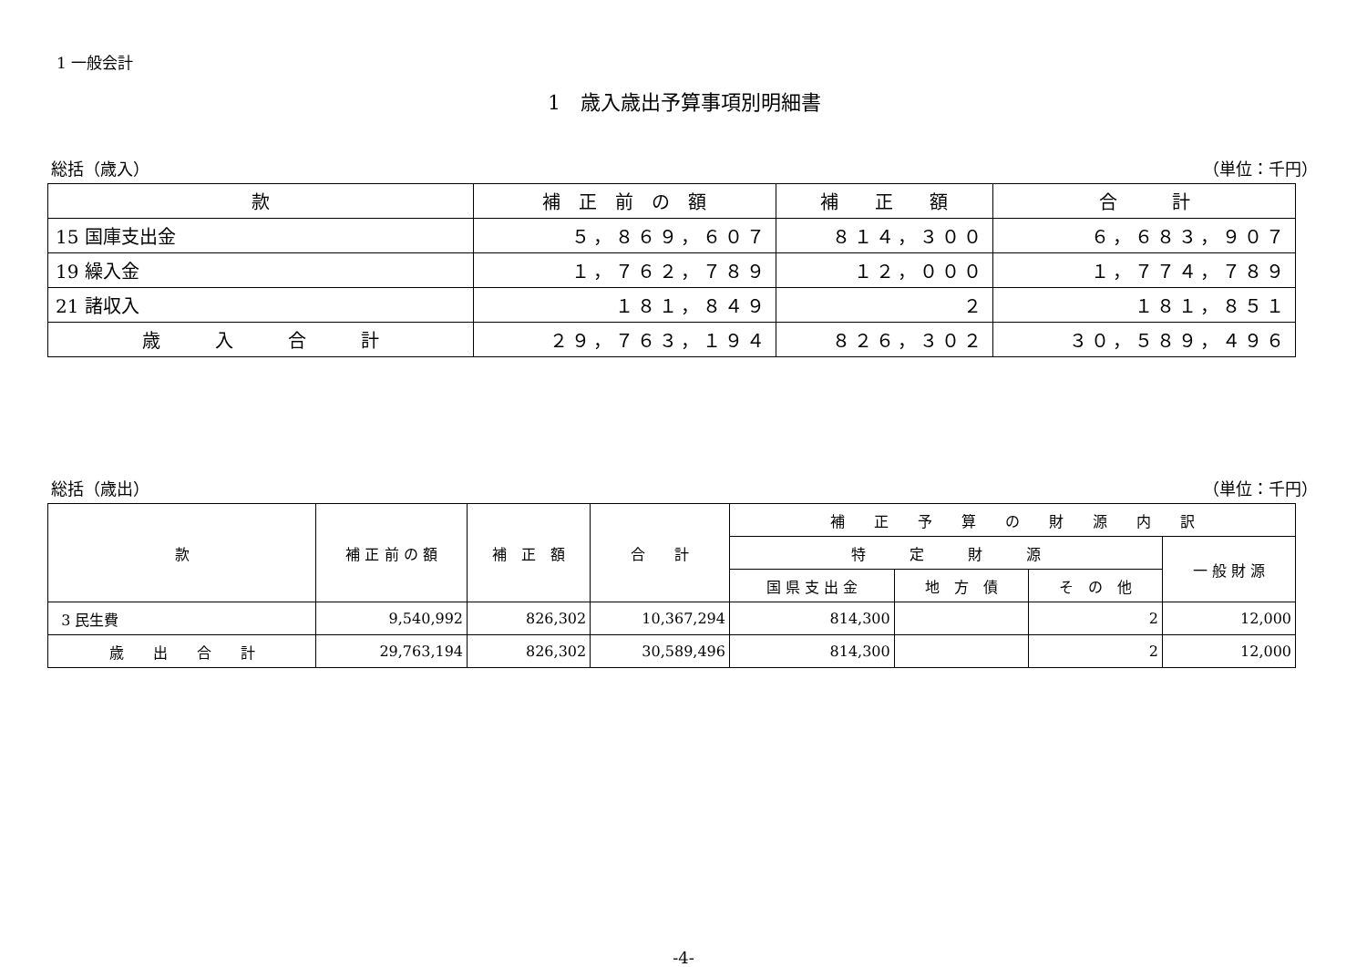1 一般会計
1　歳入歳出予算事項別明細書
総括（歳入） （単位：千円）
| 款 | 補 正 前 の 額 | 補 正 額 | 合 計 |
| --- | --- | --- | --- |
| 15 国庫支出金 | ５，８６９，６０７ | ８１４，３００ | ６，６８３，９０７ |
| 19 繰入金 | １，７６２，７８９ | １２，０００ | １，７７４，７８９ |
| 21 諸収入 | １８１，８４９ | ２ | １８１，８５１ |
| 歳 入 合 計 | ２９，７６３，１９４ | ８２６，３０２ | ３０，５８９，４９６ |
総括（歳出） （単位：千円）
| 款 | 補 正 前 の 額 | 補 正 額 | 合 計 | 補 正 予 算 の 財 源 内 訳 | | | |
| --- | --- | --- | --- | --- | --- | --- | --- |
| | | | | 特 定 財 源 | | | 一 般 財 源 |
| | | | | 国 県 支 出 金 | 地 方 債 | そ の 他 | |
| 3 民生費 | 9,540,992 | 826,302 | 10,367,294 | 814,300 | | 2 | 12,000 |
| 歳 出 合 計 | 29,763,194 | 826,302 | 30,589,496 | 814,300 | | 2 | 12,000 |
-4-